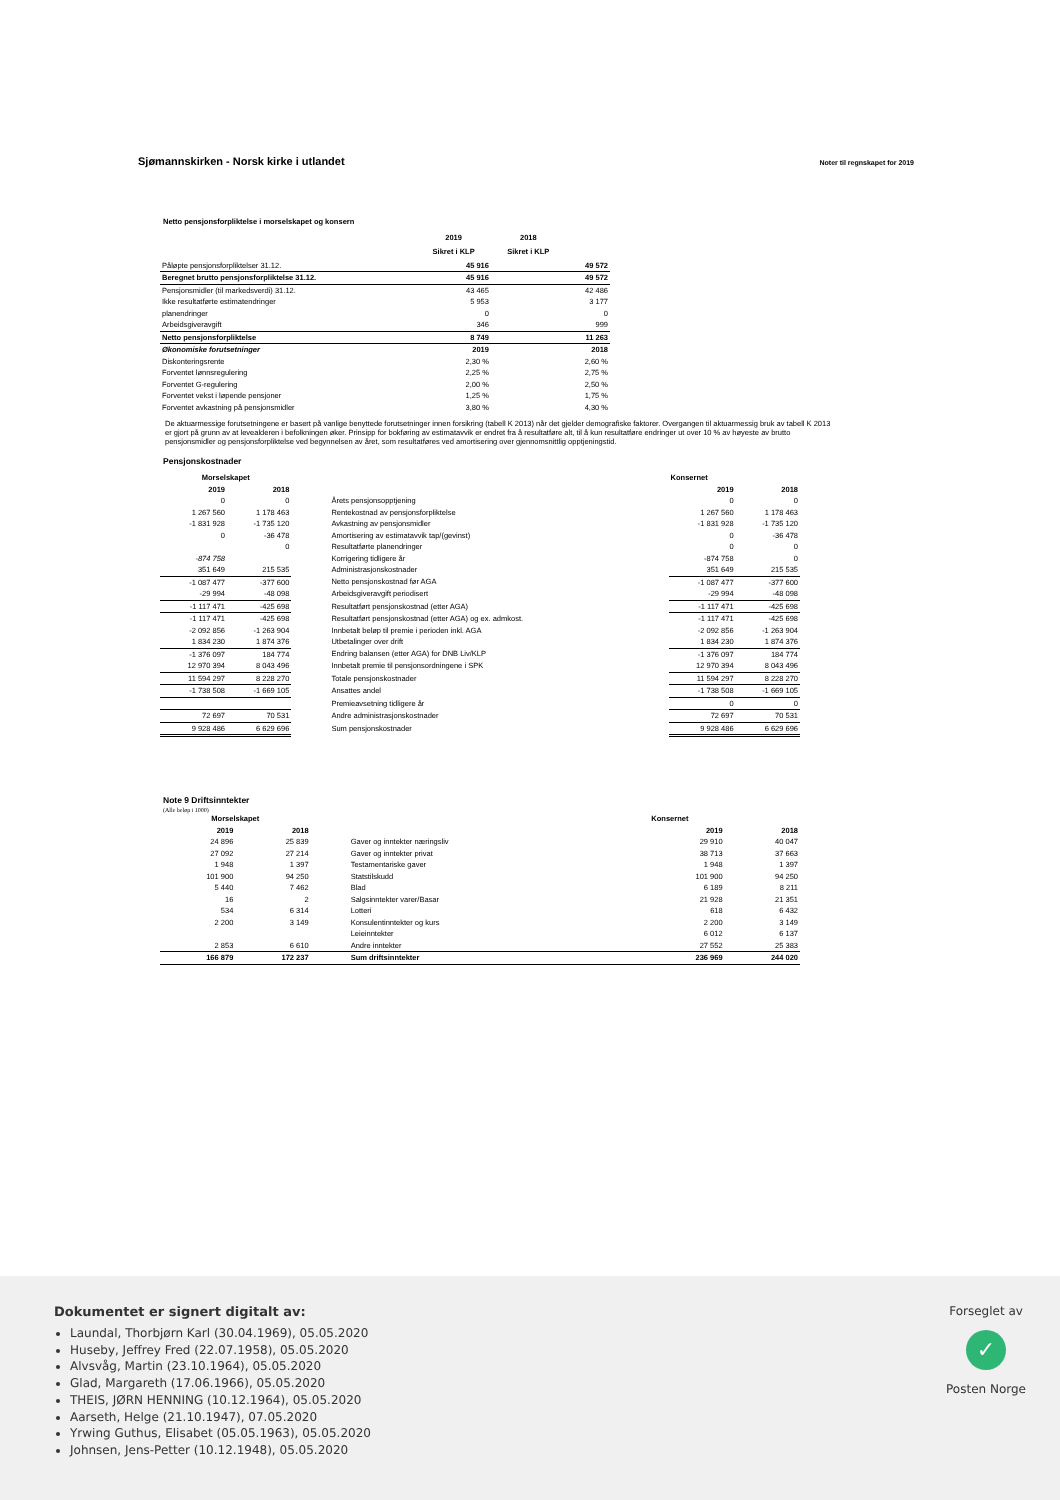Sjømannskirken - Norsk kirke i utlandet Noter til regnskapet for 2019
Netto pensjonsforpliktelse i morselskapet og konsern
| | 2019 | 2018 | |
| --- | --- | --- | --- |
| | Sikret i KLP | Sikret i KLP | |
| Påløpte pensjonsforpliktelser 31.12. | 45 916 | | 49 572 |
| Beregnet brutto pensjonsforpliktelse 31.12. | 45 916 | | 49 572 |
| Pensjonsmidler (til markedsverdi) 31.12. | 43 465 | | 42 486 |
| Ikke resultatførte estimatendringer | 5 953 | | 3 177 |
| planendringer | 0 | | 0 |
| Arbeidsgiveravgift | 346 | | 999 |
| Netto pensjonsforpliktelse | 8 749 | | 11 263 |
| Økonomiske forutsetninger | 2019 | | 2018 |
| Diskonteringsrente | 2,30 % | | 2,60 % |
| Forventet lønnsregulering | 2,25 % | | 2,75 % |
| Forventet G-regulering | 2,00 % | | 2,50 % |
| Forventet vekst i løpende pensjoner | 1,25 % | | 1,75 % |
| Forventet avkastning på pensjonsmidler | 3,80 % | | 4,30 % |
De aktuarmessige forutsetningene er basert på vanlige benyttede forutsetninger innen forsikring (tabell K 2013) når det gjelder demografiske faktorer. Overgangen til aktuarmessig bruk av tabell K 2013 er gjort på grunn av at levealderen i befolkningen øker. Prinsipp for bokføring av estimatavvik er endret fra å resultatføre alt, til å kun resultatføre endringer ut over 10 % av høyeste av brutto pensjonsmidler og pensjonsforpliktelse ved begynnelsen av året, som resultatføres ved amortisering over gjennomsnittlig opptjeningstid.
Pensjonskostnader
| Morselskapet | | | Konsernet | |
| --- | --- | --- | --- | --- |
| 2019 | 2018 | | 2019 | 2018 |
| 0 | 0 | Årets pensjonsopptjening | 0 | 0 |
| 1 267 560 | 1 178 463 | Rentekostnad av pensjonsforpliktelse | 1 267 560 | 1 178 463 |
| -1 831 928 | -1 735 120 | Avkastning av pensjonsmidler | -1 831 928 | -1 735 120 |
| 0 | -36 478 | Amortisering av estimatavvik tap/(gevinst) | 0 | -36 478 |
| | 0 | Resultatførte planendringer | 0 | 0 |
| -874 758 | | Korrigering tidligere år | -874 758 | 0 |
| 351 649 | 215 535 | Administrasjonskostnader | 351 649 | 215 535 |
| -1 087 477 | -377 600 | Netto pensjonskostnad før AGA | -1 087 477 | -377 600 |
| -29 994 | -48 098 | Arbeidsgiveravgift periodisert | -29 994 | -48 098 |
| -1 117 471 | -425 698 | Resultatført pensjonskostnad (etter AGA) | -1 117 471 | -425 698 |
| -1 117 471 | -425 698 | Resultatført pensjonskostnad (etter AGA) og ex. admkost. | -1 117 471 | -425 698 |
| -2 092 856 | -1 263 904 | Innbetalt beløp til premie i perioden inkl. AGA | -2 092 856 | -1 263 904 |
| 1 834 230 | 1 874 376 | Utbetalinger over drift | 1 834 230 | 1 874 376 |
| -1 376 097 | 184 774 | Endring balansen (etter AGA) for DNB Liv/KLP | -1 376 097 | 184 774 |
| 12 970 394 | 8 043 496 | Innbetalt premie til pensjonsordningene i SPK | 12 970 394 | 8 043 496 |
| 11 594 297 | 8 228 270 | Totale pensjonskostnader | 11 594 297 | 8 228 270 |
| -1 738 508 | -1 669 105 | Ansattes andel | -1 738 508 | -1 669 105 |
| | | Premieavsetning tidligere år | 0 | 0 |
| 72 697 | 70 531 | Andre administrasjonskostnader | 72 697 | 70 531 |
| 9 928 486 | 6 629 696 | Sum pensjonskostnader | 9 928 486 | 6 629 696 |
Note 9 Driftsinntekter
(Alle beløp i 1000)
| Morselskapet | | | Konsernet | |
| --- | --- | --- | --- | --- |
| 2019 | 2018 | | 2019 | 2018 |
| 24 896 | 25 839 | Gaver og inntekter næringsliv | 29 910 | 40 047 |
| 27 092 | 27 214 | Gaver og inntekter privat | 38 713 | 37 663 |
| 1 948 | 1 397 | Testamentariske gaver | 1 948 | 1 397 |
| 101 900 | 94 250 | Statstilskudd | 101 900 | 94 250 |
| 5 440 | 7 462 | Blad | 6 189 | 8 211 |
| 16 | 2 | Salgsinntekter varer/Basar | 21 928 | 21 351 |
| 534 | 6 314 | Lotteri | 618 | 6 432 |
| 2 200 | 3 149 | Konsulentinntekter og kurs | 2 200 | 3 149 |
| | | Leieinntekter | 6 012 | 6 137 |
| 2 853 | 6 610 | Andre inntekter | 27 552 | 25 383 |
| 166 879 | 172 237 | Sum driftsinntekter | 236 969 | 244 020 |
Dokumentet er signert digitalt av:
Laundal, Thorbjørn Karl (30.04.1969), 05.05.2020
Huseby, Jeffrey Fred (22.07.1958), 05.05.2020
Alvsvåg, Martin (23.10.1964), 05.05.2020
Glad, Margareth (17.06.1966), 05.05.2020
THEIS, JØRN HENNING (10.12.1964), 05.05.2020
Aarseth, Helge (21.10.1947), 07.05.2020
Yrwing Guthus, Elisabet (05.05.1963), 05.05.2020
Johnsen, Jens-Petter (10.12.1948), 05.05.2020
Forseglet av
✓
Posten Norge